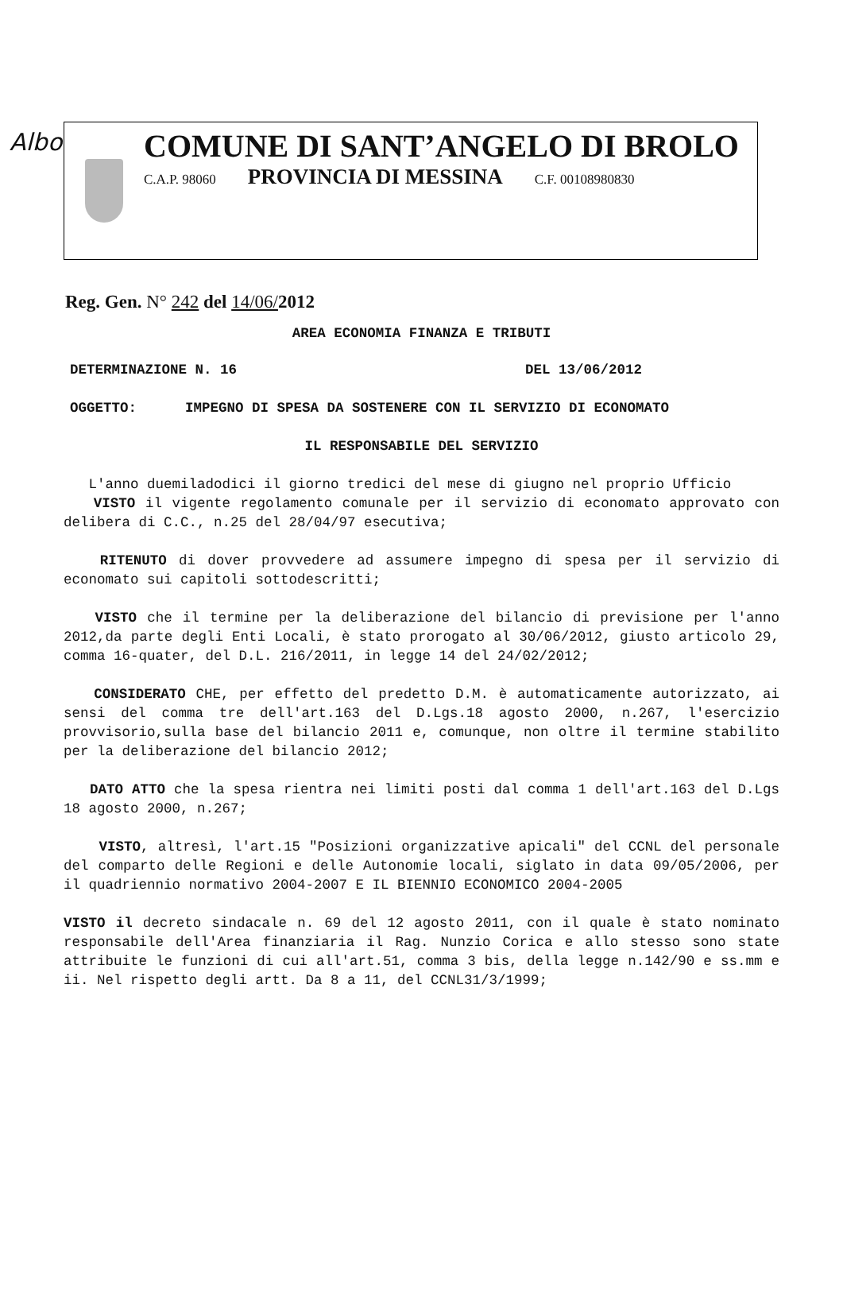Albo
COMUNE DI SANT’ANGELO DI BROLO
C.A.P. 98060 PROVINCIA DI MESSINA C.F. 00108980830
Reg. Gen. N° 242 del 14/06/2012
AREA ECONOMIA FINANZA E TRIBUTI
DETERMINAZIONE N. 16 DEL 13/06/2012
OGGETTO: IMPEGNO DI SPESA DA SOSTENERE CON IL SERVIZIO DI ECONOMATO
IL RESPONSABILE DEL SERVIZIO
L'anno duemiladodici il giorno tredici del mese di giugno nel proprio Ufficio
VISTO il vigente regolamento comunale per il servizio di economato approvato con delibera di C.C., n.25 del 28/04/97 esecutiva;
RITENUTO di dover provvedere ad assumere impegno di spesa per il servizio di economato sui capitoli sottodescritti;
VISTO che il termine per la deliberazione del bilancio di previsione per l'anno 2012,da parte degli Enti Locali, è stato prorogato al 30/06/2012, giusto articolo 29, comma 16-quater, del D.L. 216/2011, in legge 14 del 24/02/2012;
CONSIDERATO CHE, per effetto del predetto D.M. è automaticamente autorizzato, ai sensi del comma tre dell'art.163 del D.Lgs.18 agosto 2000, n.267, l'esercizio provvisorio,sulla base del bilancio 2011 e, comunque, non oltre il termine stabilito per la deliberazione del bilancio 2012;
DATO ATTO che la spesa rientra nei limiti posti dal comma 1 dell'art.163 del D.Lgs 18 agosto 2000, n.267;
VISTO, altresì, l'art.15 "Posizioni organizzative apicali" del CCNL del personale del comparto delle Regioni e delle Autonomie locali, siglato in data 09/05/2006, per il quadriennio normativo 2004-2007 E IL BIENNIO ECONOMICO 2004-2005
VISTO il decreto sindacale n. 69 del 12 agosto 2011, con il quale è stato nominato responsabile dell'Area finanziaria il Rag. Nunzio Corica e allo stesso sono state attribuite le funzioni di cui all'art.51, comma 3 bis, della legge n.142/90 e ss.mm e ii. Nel rispetto degli artt. Da 8 a 11, del CCNL31/3/1999;